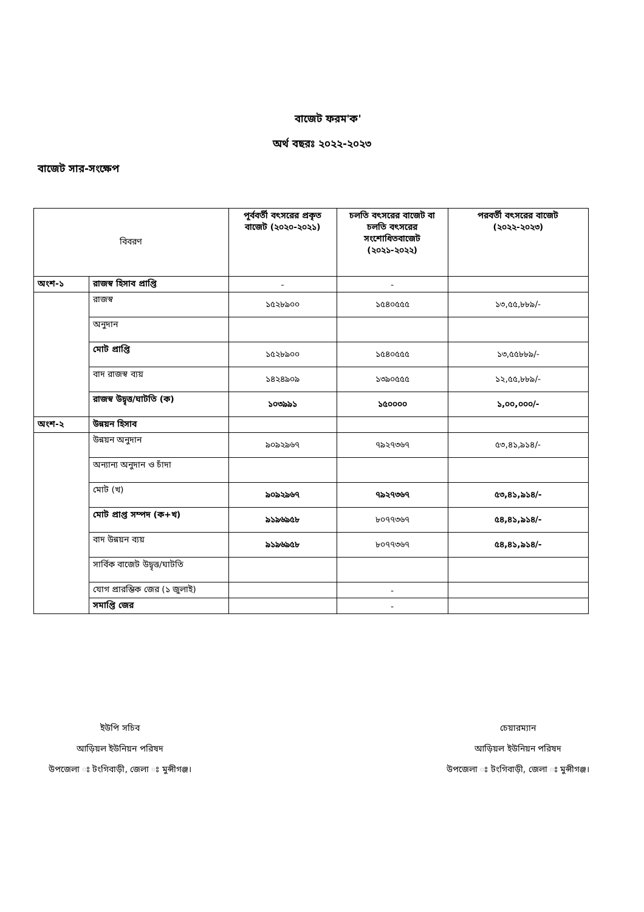বাজেট ফরম'ক'
অর্থ বছরঃ ২০২২-২০২৩
বাজেট সার-সংক্ষেপ
| বিবরণ | | পূর্ববর্তী বৎসরের প্রকৃত বাজেট (২০২০-২০২১) | চলতি বৎসরের বাজেট বা চলতি বৎসরের সংশোধিতবাজেট (২০২১-২০২২) | পরবর্তী বৎসরের বাজেট (২০২২-২০২৩) |
| অংশ-১ | রাজস্ব হিসাব প্রাপ্তি | - | - | |
| | রাজস্ব | ১৫২৮৯০০ | ১৫৪০৫৫৫ | ১৩,৫৫,৮৮৯/- |
| | অনুদান | | | |
| | মোট প্রাপ্তি | ১৫২৮৯০০ | ১৫৪০৫৫৫ | ১৩,৫৫৮৮৯/- |
| | বাদ রাজস্ব ব্যয় | ১৪২৪৯০৯ | ১৩৯০৫৫৫ | ১২,৫৫,৮৮৯/- |
| | রাজস্ব উদ্বৃত্ত/ঘাটতি (ক) | ১০৩৯৯১ | ১৫০০০০ | ১,০০,০০০/- |
| অংশ-২ | উন্নয়ন হিসাব | | | |
| | উন্নয়ন অনুদান | ৯০৯২৯৬৭ | ৭৯২৭৩৬৭ | ৫৩,৪১,৯১৪/- |
| | অন্যান্য অনুদান ও চাঁদা | | | |
| | মোট (খ) | ৯০৯২৯৬৭ | ৭৯২৭৩৬৭ | ৫৩,৪১,৯১৪/- |
| | মোট প্রাপ্ত সম্পদ (ক+খ) | ৯১৯৬৯৫৮ | ৮০৭৭৩৬৭ | ৫৪,৪১,৯১৪/- |
| | বাদ উন্নয়ন ব্যয় | ৯১৯৬৯৫৮ | ৮০৭৭৩৬৭ | ৫৪,৪১,৯১৪/- |
| | সার্বিক বাজেট উদ্বৃত্ত/ঘাটতি | | | |
| | যোগ প্রারম্ভিক জের (১ জুলাই) | | - | |
| | সমাপ্তি জের | | - | |
ইউপি সচিব
আড়িয়ল ইউনিয়ন পরিষদ
উপজেলা ঃ টংগিবাড়ী, জেলা ঃ মুন্সীগঞ্জ।
চেয়ারম্যান
আড়িয়ল ইউনিয়ন পরিষদ
উপজেলা ঃ টংগিবাড়ী, জেলা ঃ মুন্সীগঞ্জ।